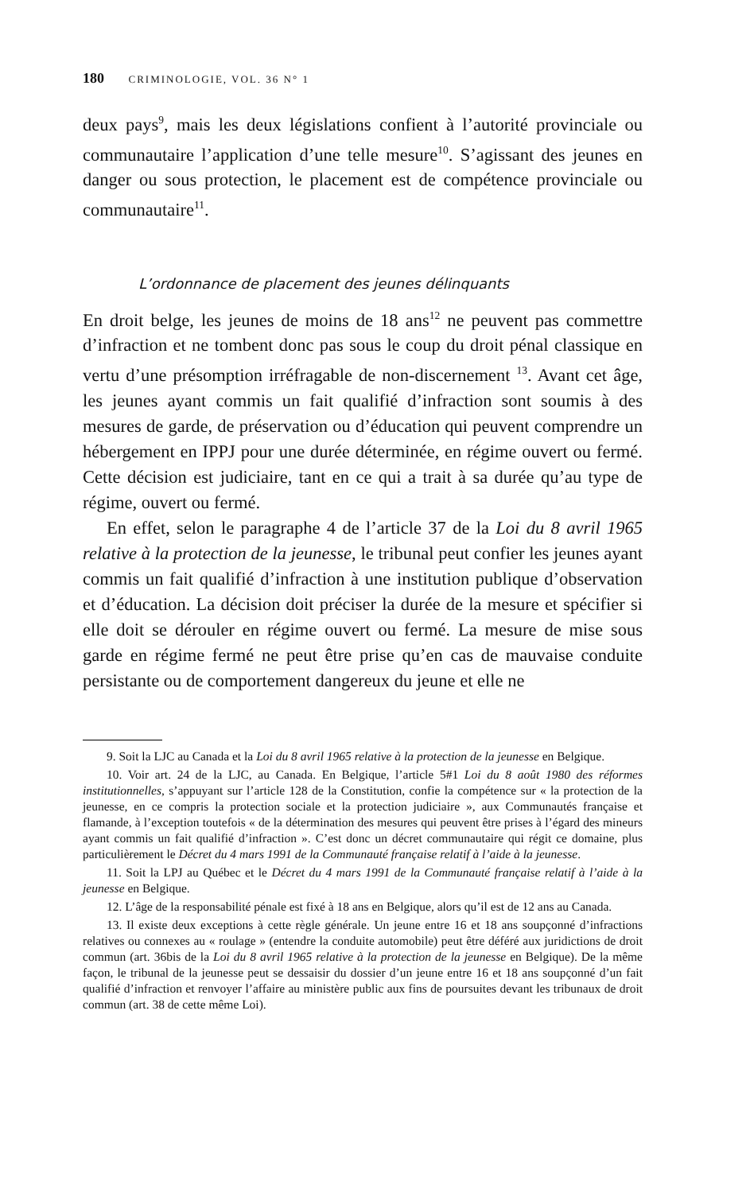180 CRIMINOLOGIE, VOL. 36 N° 1
deux pays<sup>9</sup>, mais les deux législations confient à l’autorité provinciale ou communautaire l’application d’une telle mesure<sup>10</sup>. S’agissant des jeunes en danger ou sous protection, le placement est de compétence provinciale ou communautaire<sup>11</sup>.
L’ordonnance de placement des jeunes délinquants
En droit belge, les jeunes de moins de 18 ans<sup>12</sup> ne peuvent pas commettre d’infraction et ne tombent donc pas sous le coup du droit pénal classique en vertu d’une présomption irréfragable de non-discernement <sup>13</sup>. Avant cet âge, les jeunes ayant commis un fait qualifié d’infraction sont soumis à des mesures de garde, de préservation ou d’éducation qui peuvent comprendre un hébergement en IPPJ pour une durée déterminée, en régime ouvert ou fermé. Cette décision est judiciaire, tant en ce qui a trait à sa durée qu’au type de régime, ouvert ou fermé.
En effet, selon le paragraphe 4 de l’article 37 de la Loi du 8 avril 1965 relative à la protection de la jeunesse, le tribunal peut confier les jeunes ayant commis un fait qualifié d’infraction à une institution publique d’observation et d’éducation. La décision doit préciser la durée de la mesure et spécifier si elle doit se dérouler en régime ouvert ou fermé. La mesure de mise sous garde en régime fermé ne peut être prise qu’en cas de mauvaise conduite persistante ou de comportement dangereux du jeune et elle ne
9. Soit la LJC au Canada et la Loi du 8 avril 1965 relative à la protection de la jeunesse en Belgique.
10. Voir art. 24 de la LJC, au Canada. En Belgique, l’article 5#1 Loi du 8 août 1980 des réformes institutionnelles, s’appuyant sur l’article 128 de la Constitution, confie la compétence sur « la protection de la jeunesse, en ce compris la protection sociale et la protection judiciaire », aux Communautés française et flamande, à l’exception toutefois « de la détermination des mesures qui peuvent être prises à l’égard des mineurs ayant commis un fait qualifié d’infraction ». C’est donc un décret communautaire qui régit ce domaine, plus particulièrement le Décret du 4 mars 1991 de la Communauté française relatif à l’aide à la jeunesse.
11. Soit la LPJ au Québec et le Décret du 4 mars 1991 de la Communauté française relatif à l’aide à la jeunesse en Belgique.
12. L’âge de la responsabilité pénale est fixé à 18 ans en Belgique, alors qu’il est de 12 ans au Canada.
13. Il existe deux exceptions à cette règle générale. Un jeune entre 16 et 18 ans soupçonné d’infractions relatives ou connexes au « roulage » (entendre la conduite automobile) peut être déféré aux juridictions de droit commun (art. 36bis de la Loi du 8 avril 1965 relative à la protection de la jeunesse en Belgique). De la même façon, le tribunal de la jeunesse peut se dessaisir du dossier d’un jeune entre 16 et 18 ans soupçonné d’un fait qualifié d’infraction et renvoyer l’affaire au ministère public aux fins de poursuites devant les tribunaux de droit commun (art. 38 de cette même Loi).